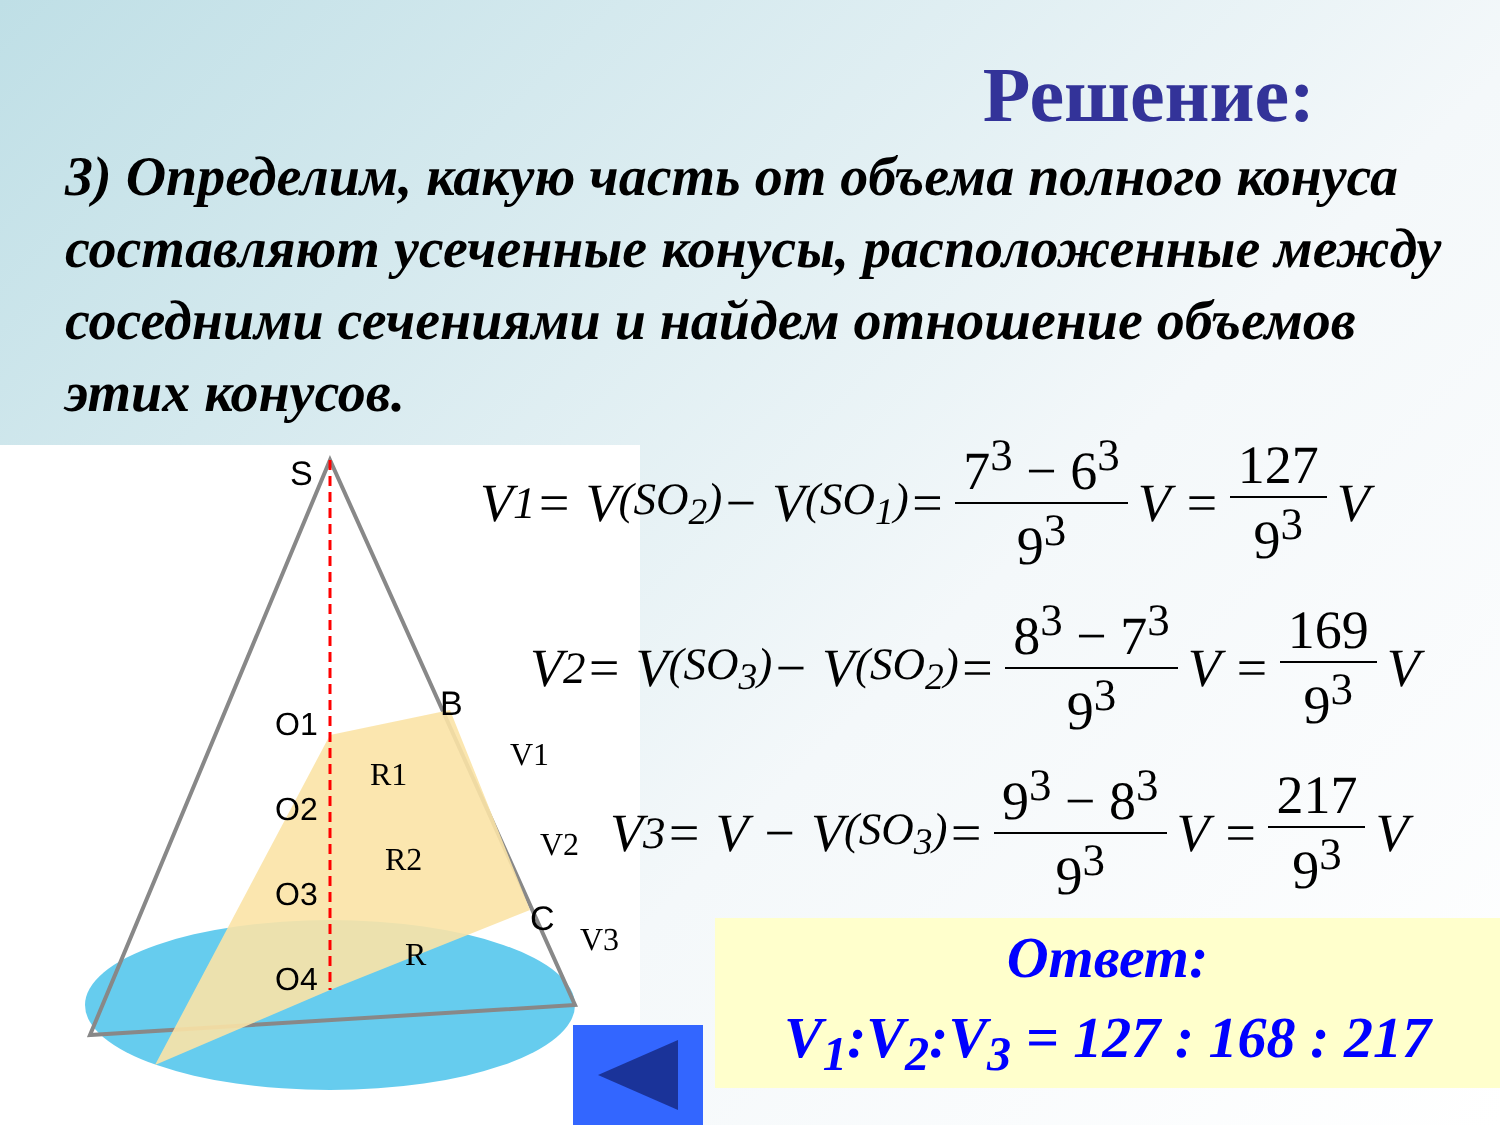Решение:
3) Определим, какую часть от объема полного конуса составляют усеченные конусы, расположенные между соседними сечениями и найдем отношение объемов этих конусов.
S
B
C
O1
O2
O3
O4
R1
R2
R
V1
V2
V3
V<sub>1</sub> = V<sub>(SO<sub>2</sub>)</sub> − V<sub>(SO<sub>1</sub>)</sub> = 7<sup>3</sup> − 6<sup>3</sup> 9<sup>3</sup> V = 127 9<sup>3</sup> V
V<sub>2</sub> = V<sub>(SO<sub>3</sub>)</sub> − V<sub>(SO<sub>2</sub>)</sub> = 8<sup>3</sup> − 7<sup>3</sup> 9<sup>3</sup> V = 169 9<sup>3</sup> V
V<sub>3</sub> = V − V<sub>(SO<sub>3</sub>)</sub> = 9<sup>3</sup> − 8<sup>3</sup> 9<sup>3</sup> V = 217 9<sup>3</sup> V
Ответ:
V<sub>1</sub>:V<sub>2</sub>:V<sub>3</sub> = 127 : 168 : 217